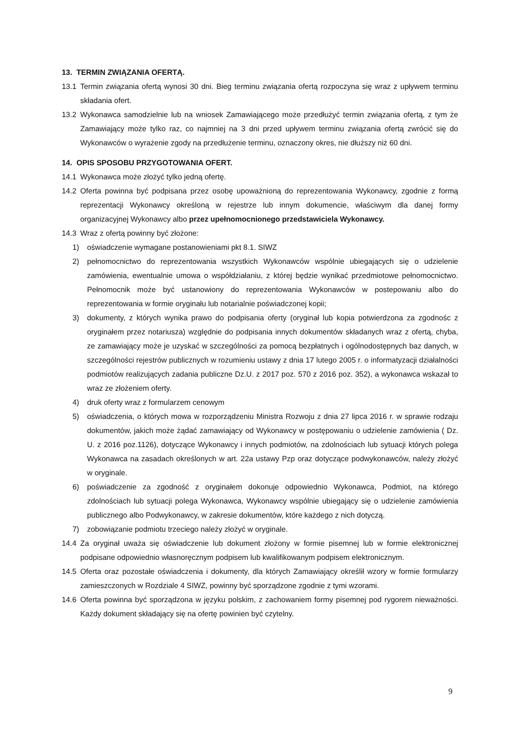13. TERMIN ZWIĄZANIA OFERTĄ.
13.1 Termin związania ofertą wynosi 30 dni. Bieg terminu związania ofertą rozpoczyna się wraz z upływem terminu składania ofert.
13.2 Wykonawca samodzielnie lub na wniosek Zamawiającego może przedłużyć termin związania ofertą, z tym że Zamawiający może tylko raz, co najmniej na 3 dni przed upływem terminu związania ofertą zwrócić się do Wykonawców o wyrażenie zgody na przedłużenie terminu, oznaczony okres, nie dłuższy niż 60 dni.
14. OPIS SPOSOBU PRZYGOTOWANIA OFERT.
14.1 Wykonawca może złożyć tylko jedną ofertę.
14.2 Oferta powinna być podpisana przez osobę upoważnioną do reprezentowania Wykonawcy, zgodnie z formą reprezentacji Wykonawcy określoną w rejestrze lub innym dokumencie, właściwym dla danej formy organizacyjnej Wykonawcy albo przez upełnomocnionego przedstawiciela Wykonawcy.
14.3 Wraz z ofertą powinny być złożone:
1) oświadczenie wymagane postanowieniami pkt 8.1. SIWZ
2) pełnomocnictwo do reprezentowania wszystkich Wykonawców wspólnie ubiegających się o udzielenie zamówienia, ewentualnie umowa o współdziałaniu, z której będzie wynikać przedmiotowe pełnomocnictwo. Pełnomocnik może być ustanowiony do reprezentowania Wykonawców w postepowaniu albo do reprezentowania w formie oryginału lub notarialnie poświadczonej kopii;
3) dokumenty, z których wynika prawo do podpisania oferty (oryginał lub kopia potwierdzona za zgodnośc z oryginałem przez notariusza) względnie do podpisania innych dokumentów składanych wraz z ofertą, chyba, ze zamawiający może je uzyskać w szczególności za pomocą bezpłatnych i ogólnodostępnych baz danych, w szczególności rejestrów publicznych w rozumieniu ustawy z dnia 17 lutego 2005 r. o informatyzacji działalności podmiotów realizujących zadania publiczne Dz.U. z 2017 poz. 570 z 2016 poz. 352), a wykonawca wskazał to wraz ze złożeniem oferty.
4) druk oferty wraz z formularzem cenowym
5) oświadczenia, o których mowa w rozporządzeniu Ministra Rozwoju z dnia 27 lipca 2016 r. w sprawie rodzaju dokumentów, jakich może żądać zamawiający od Wykonawcy w postępowaniu o udzielenie zamówienia ( Dz. U. z 2016 poz.1126), dotyczące Wykonawcy i innych podmiotów, na zdolnościach lub sytuacji których polega Wykonawca na zasadach określonych w art. 22a ustawy Pzp oraz dotyczące podwykonawców, należy złożyć w oryginale.
6) poświadczenie za zgodność z oryginałem dokonuje odpowiednio Wykonawca, Podmiot, na którego zdolnościach lub sytuacji polega Wykonawca, Wykonawcy wspólnie ubiegający się o udzielenie zamówienia publicznego albo Podwykonawcy, w zakresie dokumentów, które każdego z nich dotyczą.
7) zobowiązanie podmiotu trzeciego należy złożyć w oryginale.
14.4 Za oryginał uważa się oświadczenie lub dokument złożony w formie pisemnej lub w formie elektronicznej podpisane odpowiednio własnoręcznym podpisem lub kwalifikowanym podpisem elektronicznym.
14.5 Oferta oraz pozostałe oświadczenia i dokumenty, dla których Zamawiający określił wzory w formie formularzy zamieszczonych w Rozdziale 4 SIWZ, powinny być sporządzone zgodnie z tymi wzorami.
14.6 Oferta powinna być sporządzona w języku polskim, z zachowaniem formy pisemnej pod rygorem nieważności. Każdy dokument składający się na ofertę powinien być czytelny.
9